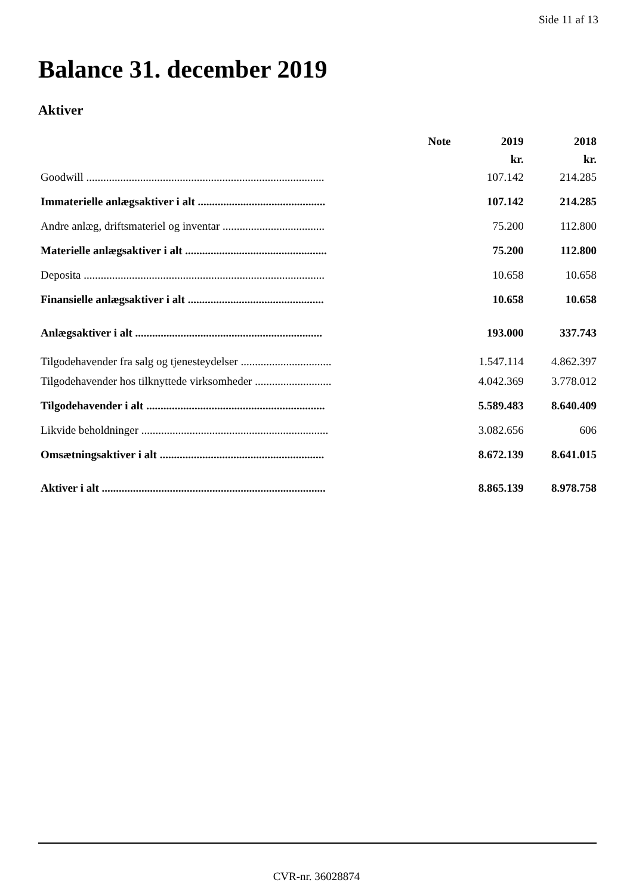Side 11 af 13
Balance 31. december 2019
Aktiver
| | Note | 2019 | 2018 |
| --- | --- | --- | --- |
| | | kr. | kr. |
| Goodwill .................................................................................... | | 107.142 | 214.285 |
| Immaterielle anlægsaktiver i alt ............................................. | | 107.142 | 214.285 |
| Andre anlæg, driftsmateriel og inventar .................................... | | 75.200 | 112.800 |
| Materielle anlægsaktiver i alt .................................................. | | 75.200 | 112.800 |
| Deposita ..................................................................................... | | 10.658 | 10.658 |
| Finansielle anlægsaktiver i alt ................................................ | | 10.658 | 10.658 |
| Anlægsaktiver i alt .................................................................. | | 193.000 | 337.743 |
| Tilgodehavender fra salg og tjenesteydelser ................................ | | 1.547.114 | 4.862.397 |
| Tilgodehavender hos tilknyttede virksomheder ........................... | | 4.042.369 | 3.778.012 |
| Tilgodehavender i alt ............................................................... | | 5.589.483 | 8.640.409 |
| Likvide beholdninger .................................................................. | | 3.082.656 | 606 |
| Omsætningsaktiver i alt .......................................................... | | 8.672.139 | 8.641.015 |
| Aktiver i alt ............................................................................... | | 8.865.139 | 8.978.758 |
CVR-nr. 36028874